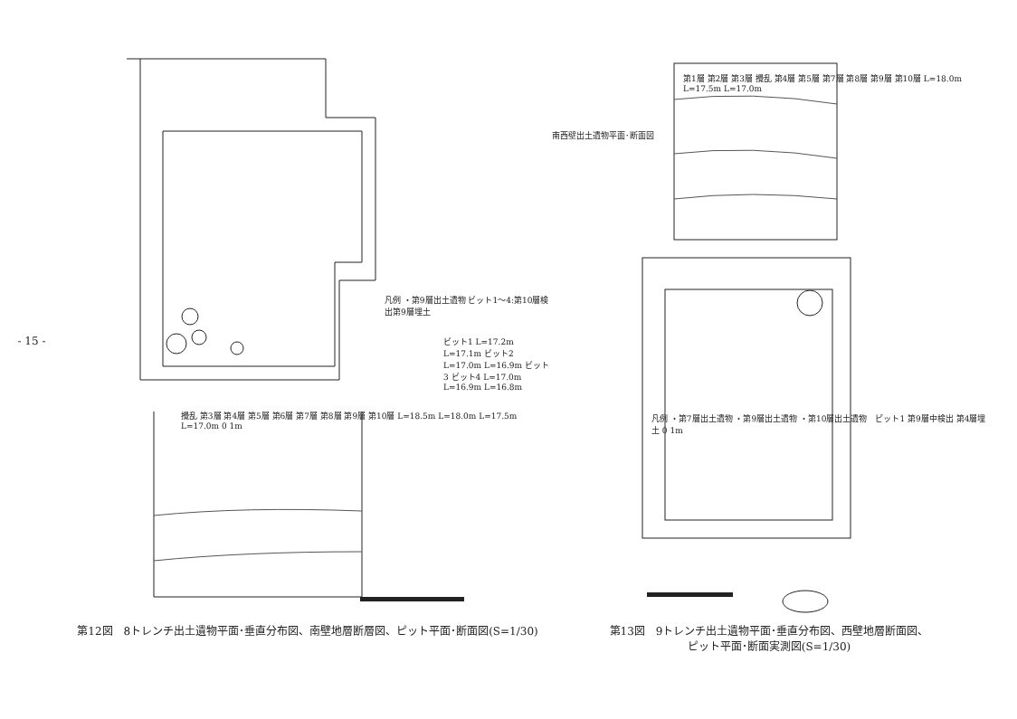- 15 -
凡例 ・第9層出土遺物 ビット1～4:第10層検出第9層埋土
ビット1 L=17.2m L=17.1m ビット2 L=17.0m L=16.9m ビット3 ビット4 L=17.0m L=16.9m L=16.8m
攪乱 第3層 第4層 第5層 第6層 第7層 第8層 第9層 第10層 L=18.5m L=18.0m L=17.5m L=17.0m 0 1m
第12図　8トレンチ出土遺物平面･垂直分布図、南壁地層断層図、ピット平面･断面図(S=1/30)
第1層 第2層 第3層 攪乱 第4層 第5層 第7層 第8層 第9層 第10層 L=18.0m L=17.5m L=17.0m
南西壁出土遺物平面･断面図
凡例 ・第7層出土遺物 ・第9層出土遺物 ・第10層出土遺物　ピット1 第9層中検出 第4層埋土 0 1m
第13図　9トレンチ出土遺物平面･垂直分布図、西壁地層断面図、
ピット平面･断面実測図(S=1/30)